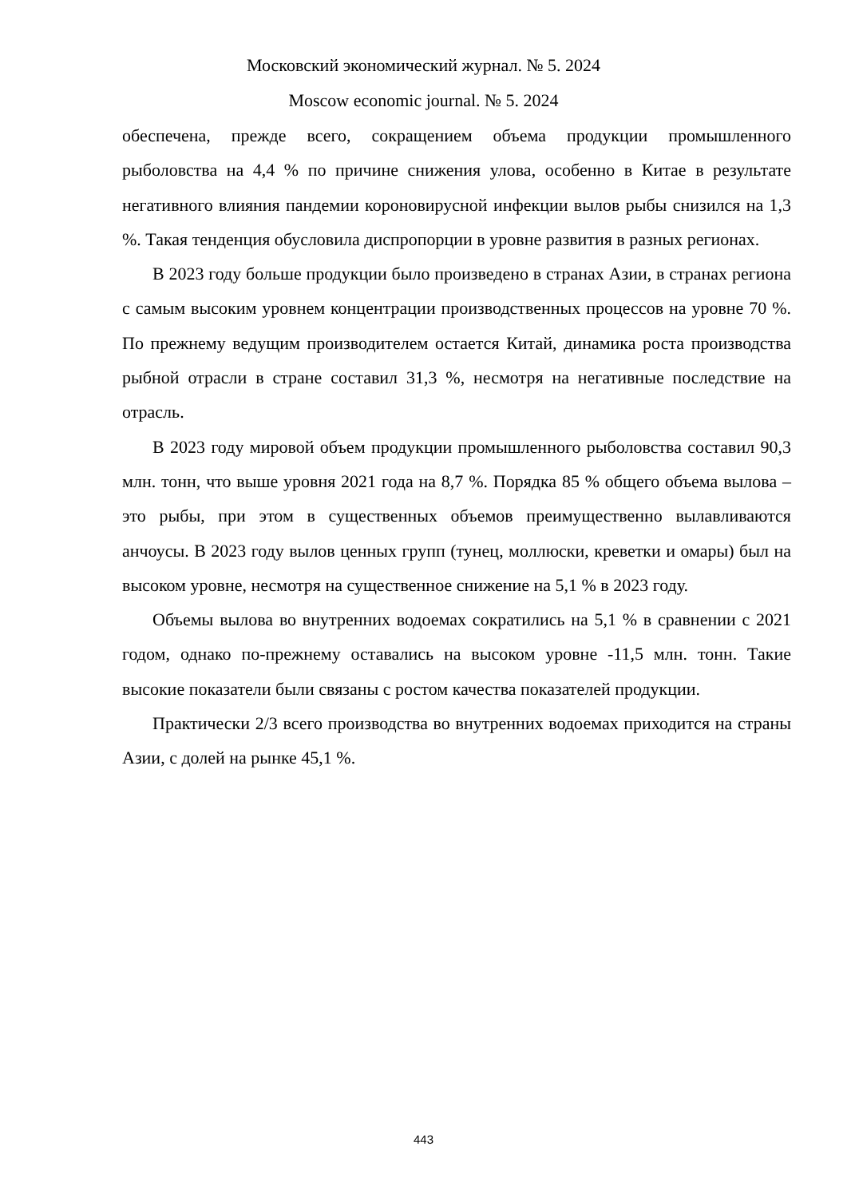Московский экономический журнал. № 5. 2024
Moscow economic journal. № 5. 2024
обеспечена, прежде всего, сокращением объема продукции промышленного рыболовства на 4,4 % по причине снижения улова, особенно в Китае в результате негативного влияния пандемии короновирусной инфекции вылов рыбы снизился на 1,3 %. Такая тенденция обусловила диспропорции в уровне развития в разных регионах.
В 2023 году больше продукции было произведено в странах Азии, в странах региона с самым высоким уровнем концентрации производственных процессов на уровне 70 %. По прежнему ведущим производителем остается Китай, динамика роста производства рыбной отрасли в стране составил 31,3 %, несмотря на негативные последствие на отрасль.
В 2023 году мировой объем продукции промышленного рыболовства составил 90,3 млн. тонн, что выше уровня 2021 года на 8,7 %. Порядка 85 % общего объема вылова –это рыбы, при этом в существенных объемов преимущественно вылавливаются анчоусы. В 2023 году вылов ценных групп (тунец, моллюски, креветки и омары) был на высоком уровне, несмотря на существенное снижение на 5,1 % в 2023 году.
Объемы вылова во внутренних водоемах сократились на 5,1 % в сравнении с 2021 годом, однако по-прежнему оставались на высоком уровне -11,5 млн. тонн. Такие высокие показатели были связаны с ростом качества показателей продукции.
Практически 2/3 всего производства во внутренних водоемах приходится на страны Азии, с долей на рынке 45,1 %.
443